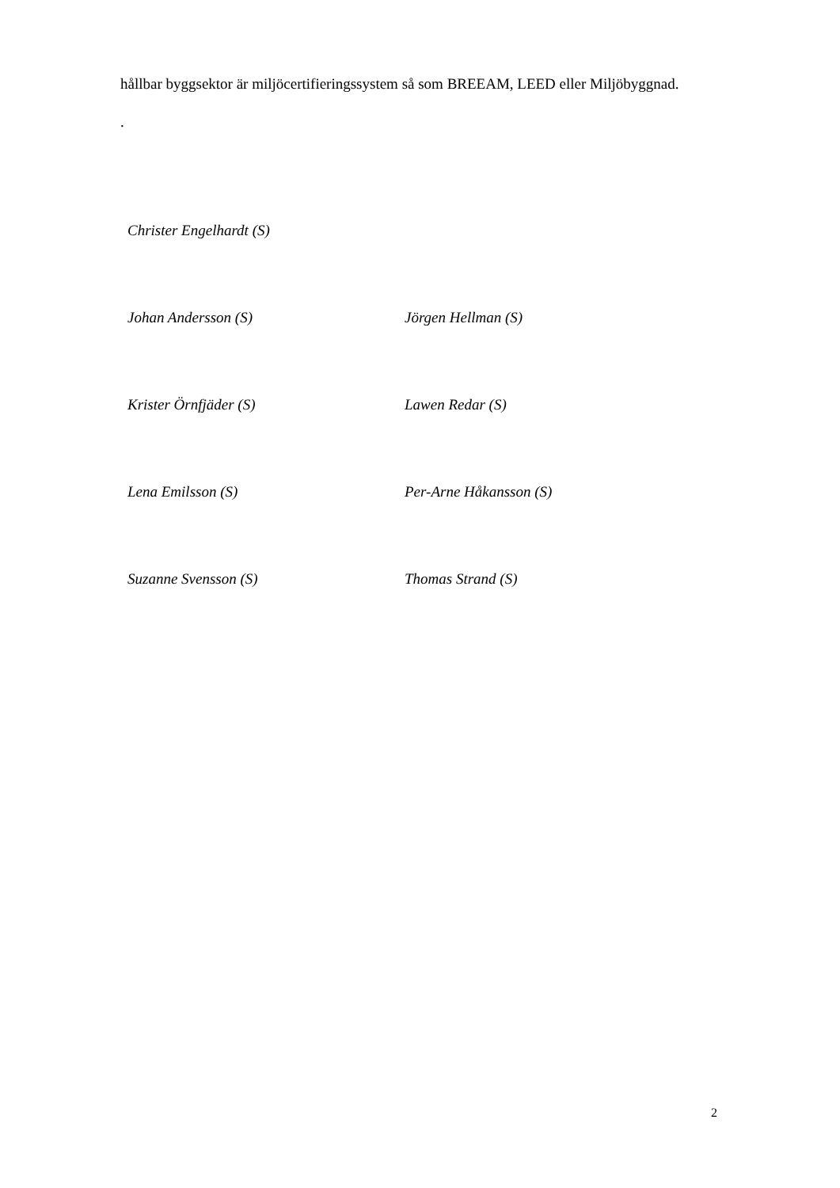hållbar byggsektor är miljöcertifieringssystem så som BREEAM, LEED eller Miljöbyggnad.
.
Christer Engelhardt (S)
Johan Andersson (S) Jörgen Hellman (S)
Krister Örnfjäder (S) Lawen Redar (S)
Lena Emilsson (S) Per-Arne Håkansson (S)
Suzanne Svensson (S) Thomas Strand (S)
2